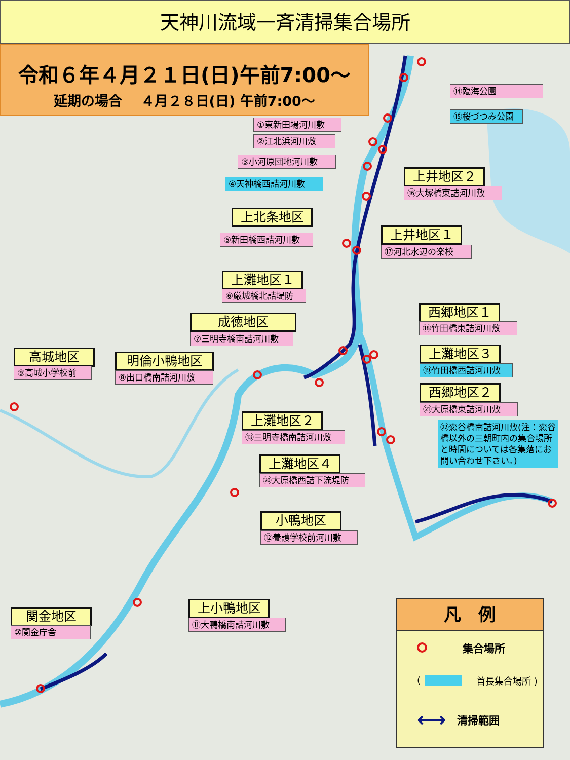天神川流域一斉清掃集合場所
令和６年４月２１日(日)午前7:00～
延期の場合　 ４月２８日(日) 午前7:00～
⑭臨海公園
⑮桜づつみ公園
①東新田場河川敷
②江北浜河川敷
③小河原団地河川敷
上井地区２
④天神橋西詰河川敷
⑯大塚橋東詰河川敷
上北条地区
上井地区１
⑤新田橋西詰河川敷
⑰河北水辺の楽校
上灘地区１
⑥厳城橋北詰堤防
西郷地区１
成徳地区
⑱竹田橋東詰河川敷
⑦三明寺橋南詰河川敷
高城地区
明倫小鴨地区
上灘地区３
⑨高城小学校前
⑧出口橋南詰河川敷
⑲竹田橋西詰河川敷
西郷地区２
㉑大原橋東詰河川敷
上灘地区２
㉒恋谷橋南詰河川敷(注：恋谷橋以外の三朝町内の集合場所と時間については各集落にお問い合わせ下さい。)
⑬三明寺橋南詰河川敷
上灘地区４
⑳大原橋西詰下流堤防
小鴨地区
⑫養護学校前河川敷
凡　例
集合場所
( 首長集合場所 )
⟷ 清掃範囲
上小鴨地区
関金地区
⑪大鴨橋南詰河川敷
⑩関金庁舎